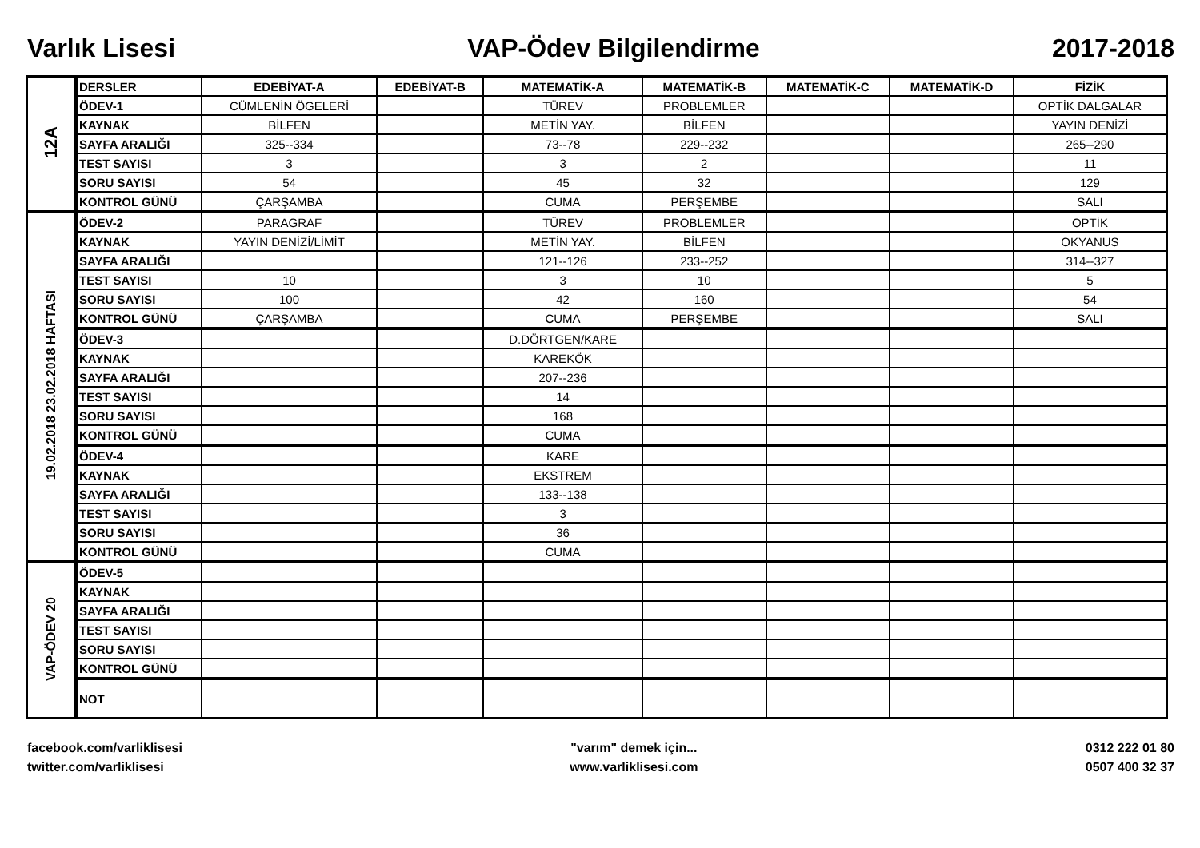Varlık Lisesi VAP-Ödev Bilgilendirme 2017-2018
| 12A | DERSLER | EDEBİYAT-A | EDEBİYAT-B | MATEMATİK-A | MATEMATİK-B | MATEMATİK-C | MATEMATİK-D | FİZİK |
| | ÖDEV-1 | CÜMLENİN ÖGELERİ | | TÜREV | PROBLEMLER | | | OPTİK DALGALAR |
| | KAYNAK | BİLFEN | | METİN YAY. | BİLFEN | | | YAYIN DENİZİ |
| | SAYFA ARALIĞI | 325--334 | | 73--78 | 229--232 | | | 265--290 |
| | TEST SAYISI | 3 | | 3 | 2 | | | 11 |
| | SORU SAYISI | 54 | | 45 | 32 | | | 129 |
| | KONTROL GÜNÜ | ÇARŞAMBA | | CUMA | PERŞEMBE | | | SALI |
| 19.02.2018 23.02.2018 HAFTASI | ÖDEV-2 | PARAGRAF | | TÜREV | PROBLEMLER | | | OPTİK |
| | KAYNAK | YAYIN DENİZİ/LİMİT | | METİN YAY. | BİLFEN | | | OKYANUS |
| | SAYFA ARALIĞI | | | 121--126 | 233--252 | | | 314--327 |
| | TEST SAYISI | 10 | | 3 | 10 | | | 5 |
| | SORU SAYISI | 100 | | 42 | 160 | | | 54 |
| | KONTROL GÜNÜ | ÇARŞAMBA | | CUMA | PERŞEMBE | | | SALI |
| | ÖDEV-3 | | | D.DÖRTGEN/KARE | | | | |
| | KAYNAK | | | KAREKÖK | | | | |
| | SAYFA ARALIĞI | | | 207--236 | | | | |
| | TEST SAYISI | | | 14 | | | | |
| | SORU SAYISI | | | 168 | | | | |
| | KONTROL GÜNÜ | | | CUMA | | | | |
| | ÖDEV-4 | | | KARE | | | | |
| | KAYNAK | | | EKSTREM | | | | |
| | SAYFA ARALIĞI | | | 133--138 | | | | |
| | TEST SAYISI | | | 3 | | | | |
| | SORU SAYISI | | | 36 | | | | |
| | KONTROL GÜNÜ | | | CUMA | | | | |
| VAP-ÖDEV 20 | ÖDEV-5 | | | | | | | |
| | KAYNAK | | | | | | | |
| | SAYFA ARALIĞI | | | | | | | |
| | TEST SAYISI | | | | | | | |
| | SORU SAYISI | | | | | | | |
| | KONTROL GÜNÜ | | | | | | | |
| | NOT | | | | | | | |
facebook.com/varliklisesi
twitter.com/varliklisesi
"varım" demek için...
www.varliklisesi.com
0312 222 01 80
0507 400 32 37